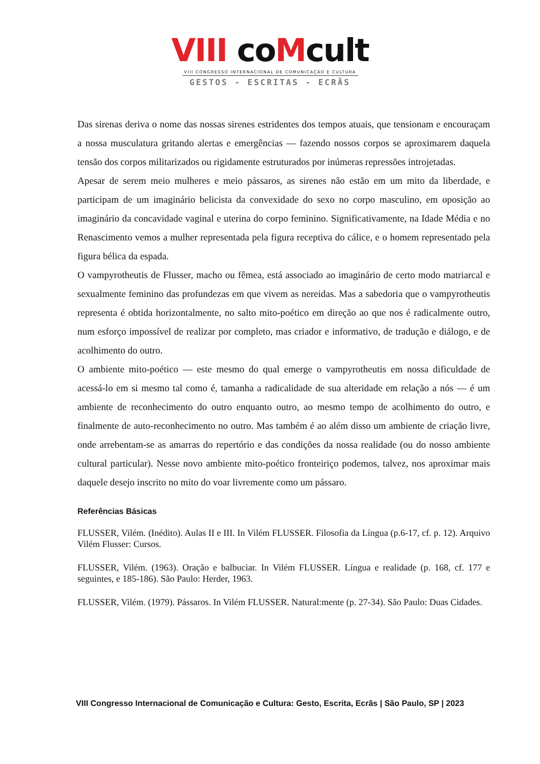VIII coMcult
VIII CONGRESSO INTERNACIONAL DE COMUNICAÇÃO E CULTURA
GESTOS - ESCRITAS - ECRÃS
Das sirenas deriva o nome das nossas sirenes estridentes dos tempos atuais, que tensionam e encouraçam a nossa musculatura gritando alertas e emergências — fazendo nossos corpos se aproximarem daquela tensão dos corpos militarizados ou rigidamente estruturados por inúmeras repressões introjetadas.
Apesar de serem meio mulheres e meio pássaros, as sirenes não estão em um mito da liberdade, e participam de um imaginário belicista da convexidade do sexo no corpo masculino, em oposição ao imaginário da concavidade vaginal e uterina do corpo feminino. Significativamente, na Idade Média e no Renascimento vemos a mulher representada pela figura receptiva do cálice, e o homem representado pela figura bélica da espada.
O vampyrotheutis de Flusser, macho ou fêmea, está associado ao imaginário de certo modo matriarcal e sexualmente feminino das profundezas em que vivem as nereidas. Mas a sabedoria que o vampyrotheutis representa é obtida horizontalmente, no salto mito-poético em direção ao que nos é radicalmente outro, num esforço impossível de realizar por completo, mas criador e informativo, de tradução e diálogo, e de acolhimento do outro.
O ambiente mito-poético — este mesmo do qual emerge o vampyrotheutis em nossa dificuldade de acessá-lo em si mesmo tal como é, tamanha a radicalidade de sua alteridade em relação a nós — é um ambiente de reconhecimento do outro enquanto outro, ao mesmo tempo de acolhimento do outro, e finalmente de auto-reconhecimento no outro. Mas também é ao além disso um ambiente de criação livre, onde arrebentam-se as amarras do repertório e das condições da nossa realidade (ou do nosso ambiente cultural particular). Nesse novo ambiente mito-poético fronteiriço podemos, talvez, nos aproximar mais daquele desejo inscrito no mito do voar livremente como um pássaro.
Referências Básicas
FLUSSER, Vilém. (Inédito). Aulas II e III. In Vilém FLUSSER. Filosofia da Língua (p.6-17, cf. p. 12). Arquivo Vilém Flusser: Cursos.
FLUSSER, Vilém. (1963). Oração e balbuciar. In Vilém FLUSSER. Língua e realidade (p. 168, cf. 177 e seguintes, e 185-186). São Paulo: Herder, 1963.
FLUSSER, Vilém. (1979). Pássaros. In Vilém FLUSSER. Natural:mente (p. 27-34). São Paulo: Duas Cidades.
VIII Congresso Internacional de Comunicação e Cultura: Gesto, Escrita, Ecrãs | São Paulo, SP | 2023